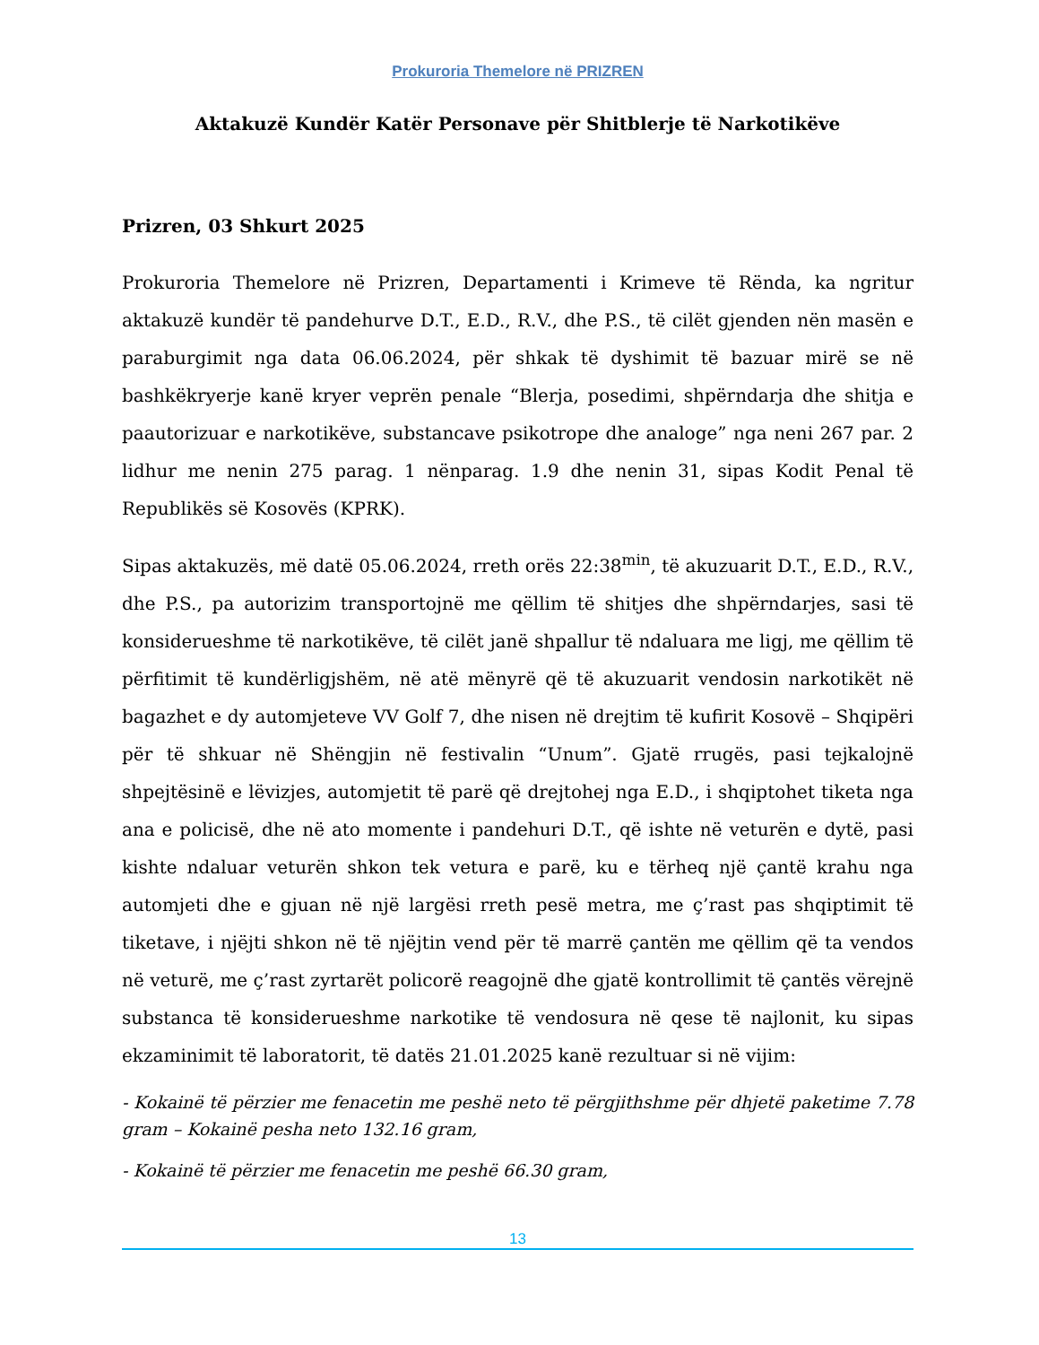Prokuroria Themelore në PRIZREN
Aktakuzë Kundër Katër Personave për Shitblerje të Narkotikëve
Prizren, 03 Shkurt 2025
Prokuroria Themelore në Prizren, Departamenti i Krimeve të Rënda, ka ngritur aktakuzë kundër të pandehurve D.T., E.D., R.V., dhe P.S., të cilët gjenden nën masën e paraburgimit nga data 06.06.2024, për shkak të dyshimit të bazuar mirë se në bashkëkryerje kanë kryer veprën penale “Blerja, posedimi, shpërndarja dhe shitja e paautorizuar e narkotikëve, substancave psikotrope dhe analoge” nga neni 267 par. 2 lidhur me nenin 275 parag. 1 nënparag. 1.9 dhe nenin 31, sipas Kodit Penal të Republikës së Kosovës (KPRK).
Sipas aktakuzës, më datë 05.06.2024, rreth orës 22:38<sup>min</sup>, të akuzuarit D.T., E.D., R.V., dhe P.S., pa autorizim transportojnë me qëllim të shitjes dhe shpërndarjes, sasi të konsiderueshme të narkotikëve, të cilët janë shpallur të ndaluara me ligj, me qëllim të përfitimit të kundërligjshëm, në atë mënyrë që të akuzuarit vendosin narkotikët në bagazhet e dy automjeteve VV Golf 7, dhe nisen në drejtim të kufirit Kosovë – Shqipëri për të shkuar në Shëngjin në festivalin “Unum”. Gjatë rrugës, pasi tejkalojnë shpejtësinë e lëvizjes, automjetit të parë që drejtohej nga E.D., i shqiptohet tiketa nga ana e policisë, dhe në ato momente i pandehuri D.T., që ishte në veturën e dytë, pasi kishte ndaluar veturën shkon tek vetura e parë, ku e tërheq një çantë krahu nga automjeti dhe e gjuan në një largësi rreth pesë metra, me ç’rast pas shqiptimit të tiketave, i njëjti shkon në të njëjtin vend për të marrë çantën me qëllim që ta vendos në veturë, me ç’rast zyrtarët policorë reagojnë dhe gjatë kontrollimit të çantës vërejnë substanca të konsiderueshme narkotike të vendosura në qese të najlonit, ku sipas ekzaminimit të laboratorit, të datës 21.01.2025 kanë rezultuar si në vijim:
- Kokainë të përzier me fenacetin me peshë neto të përgjithshme për dhjetë paketime 7.78 gram – Kokainë pesha neto 132.16 gram,
- Kokainë të përzier me fenacetin me peshë 66.30 gram,
13